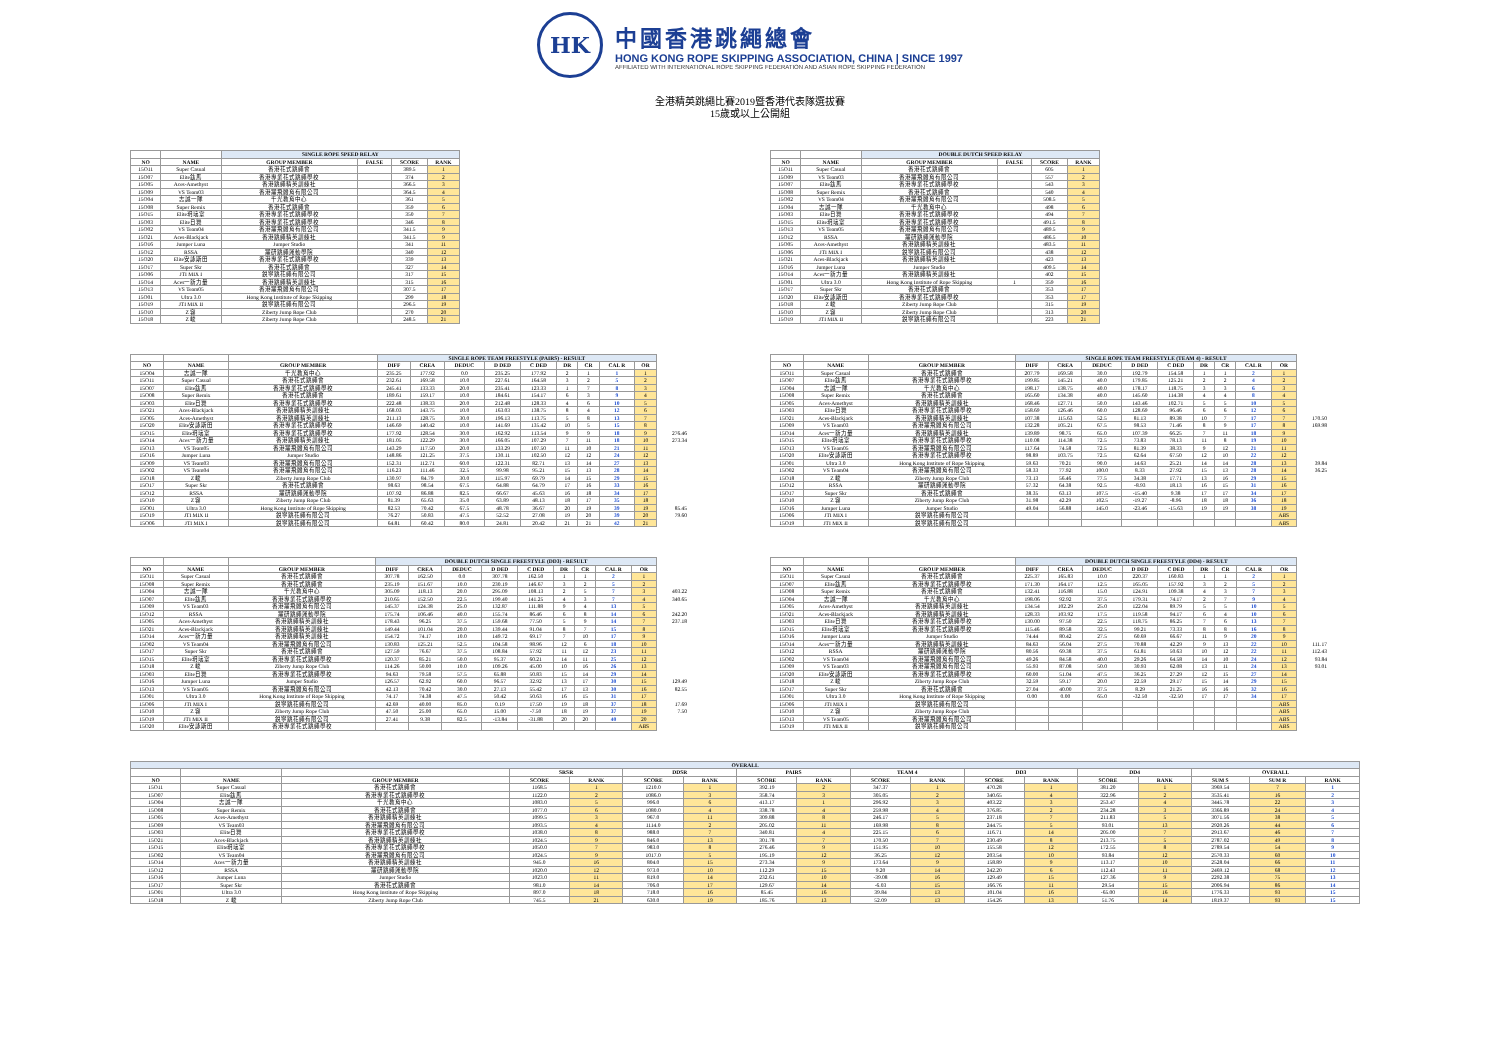HK
中國香港跳繩總會
HONG KONG ROPE SKIPPING ASSOCIATION, CHINA | SINCE 1997
AFFILIATED WITH INTERNATIONAL ROPE SKIPPING FEDERATION AND ASIAN ROPE SKIPPING FEDERATION
全港精英跳繩比賽2019暨香港代表隊選拔賽
15歲或以上公開組
| | | SINGLE ROPE SPEED RELAY | | | |
| NO | NAME | GROUP MEMBER | FALSE | SCORE | RANK |
| 15O11 | Super Casual | 香港花式跳繩會 | | 389.5 | 1 |
| 15O07 | Elite鈦馬 | 香港專業花式跳繩學校 | | 374 | 2 |
| 15O05 | Aces-Amethyst | 香港跳繩精英訓練社 | | 366.5 | 3 |
| 15O09 | VS Team03 | 香港躍飛體育有限公司 | | 364.5 | 4 |
| 15O04 | 志誠一隊 | 千光教育中心 | | 361 | 5 |
| 15O08 | Super Remix | 香港花式跳繩會 | | 359 | 6 |
| 15O15 | Elite玥璃室 | 香港專業花式跳繩學校 | | 350 | 7 |
| 15O03 | Elite日舞 | 香港專業花式跳繩學校 | | 346 | 8 |
| 15O02 | VS Team04 | 香港躍飛體育有限公司 | | 341.5 | 9 |
| 15O21 | Aces-Blackjack | 香港跳繩精英訓練社 | | 341.5 | 9 |
| 15O16 | Jumper Luna | Jumper Studio | | 341 | 11 |
| 15O12 | RSSA | 躍研跳繩運動學院 | | 340 | 12 |
| 15O20 | Elite安詠斯田 | 香港專業花式跳繩學校 | | 339 | 13 |
| 15O17 | Super Skr | 香港花式跳繩會 | | 327 | 14 |
| 15O06 | JTI MIX I | 鋭寧跳花繩有限公司 | | 317 | 15 |
| 15O14 | Aces一新力量 | 香港跳繩精英訓練社 | | 315 | 16 |
| 15O13 | VS Team05 | 香港躍飛體育有限公司 | | 307.5 | 17 |
| 15O01 | Ultra 3.0 | Hong Kong Institute of Rope Skipping | | 299 | 18 |
| 15O19 | JTI MIX II | 鋭寧跳花繩有限公司 | | 296.5 | 19 |
| 15O10 | Z 容 | Ziberty Jump Rope Club | | 270 | 20 |
| 15O18 | Z 峻 | Ziberty Jump Rope Club | | 248.5 | 21 |
| | | DOUBLE DUTCH SPEED RELAY | | | |
| NO | NAME | GROUP MEMBER | FALSE | SCORE | RANK |
| 15O11 | Super Casual | 香港花式跳繩會 | | 605 | 1 |
| 15O09 | VS Team03 | 香港躍飛體育有限公司 | | 557 | 2 |
| 15O07 | Elite鈦馬 | 香港專業花式跳繩學校 | | 543 | 3 |
| 15O08 | Super Remix | 香港花式跳繩會 | | 540 | 4 |
| 15O02 | VS Team04 | 香港躍飛體育有限公司 | | 508.5 | 5 |
| 15O04 | 志誠一隊 | 千光教育中心 | | 498 | 6 |
| 15O03 | Elite日舞 | 香港專業花式跳繩學校 | | 494 | 7 |
| 15O15 | Elite玥璃室 | 香港專業花式跳繩學校 | | 491.5 | 8 |
| 15O13 | VS Team05 | 香港躍飛體育有限公司 | | 489.5 | 9 |
| 15O12 | RSSA | 躍研跳繩運動學院 | | 486.5 | 10 |
| 15O05 | Aces-Amethyst | 香港跳繩精英訓練社 | | 483.5 | 11 |
| 15O06 | JTI MIX I | 鋭寧跳花繩有限公司 | | 438 | 12 |
| 15O21 | Aces-Blackjack | 香港跳繩精英訓練社 | | 423 | 13 |
| 15O16 | Jumper Luna | Jumper Studio | | 409.5 | 14 |
| 15O14 | Aces一新力量 | 香港跳繩精英訓練社 | | 402 | 15 |
| 15O01 | Ultra 3.0 | Hong Kong Institute of Rope Skipping | 1 | 359 | 16 |
| 15O17 | Super Skr | 香港花式跳繩會 | | 353 | 17 |
| 15O20 | Elite安詠斯田 | 香港專業花式跳繩學校 | | 353 | 17 |
| 15O18 | Z 峻 | Ziberty Jump Rope Club | | 315 | 19 |
| 15O10 | Z 容 | Ziberty Jump Rope Club | | 313 | 20 |
| 15O19 | JTI MIX II | 鋭寧跳花繩有限公司 | | 223 | 21 |
| | | | SINGLE ROPE TEAM FREESTYLE (PAIRS) - RESULT | | | | | | | | | |
| NO | NAME | GROUP MEMBER | DIFF | CREA | DEDUC | D DED | C DED | DR | CR | CAL R | OR | |
| 15O04 | 志誠一隊 | 千光教育中心 | 235.25 | 177.92 | 0.0 | 235.25 | 177.92 | 2 | 1 | 1 | 1 | |
| 15O11 | Super Casual | 香港花式跳繩會 | 232.61 | 169.58 | 10.0 | 227.61 | 164.58 | 3 | 2 | 5 | 2 | |
| 15O07 | Elite鈦馬 | 香港專業花式跳繩學校 | 245.41 | 133.33 | 20.0 | 235.41 | 123.33 | 1 | 7 | 8 | 3 | |
| 15O08 | Super Remix | 香港花式跳繩會 | 189.61 | 159.17 | 10.0 | 184.61 | 154.17 | 6 | 3 | 9 | 4 | |
| 15O03 | Elite日舞 | 香港專業花式跳繩學校 | 222.48 | 138.33 | 20.0 | 212.48 | 128.33 | 4 | 6 | 10 | 5 | |
| 15O21 | Aces-Blackjack | 香港跳繩精英訓練社 | 168.03 | 143.75 | 10.0 | 163.03 | 138.75 | 8 | 4 | 12 | 6 | |
| 15O05 | Aces-Amethyst | 香港跳繩精英訓練社 | 211.13 | 128.75 | 30.0 | 196.13 | 113.75 | 5 | 8 | 13 | 7 | |
| 15O20 | Elite安詠斯田 | 香港專業花式跳繩學校 | 146.69 | 140.42 | 10.0 | 141.69 | 135.42 | 10 | 5 | 15 | 8 | |
| 15O15 | Elite玥璃室 | 香港專業花式跳繩學校 | 177.92 | 128.54 | 30.0 | 162.92 | 113.54 | 9 | 9 | 18 | 9 | 276.46 |
| 15O14 | Aces一新力量 | 香港跳繩精英訓練社 | 181.05 | 122.29 | 30.0 | 166.05 | 107.29 | 7 | 11 | 18 | 10 | 273.34 |
| 15O13 | VS Team05 | 香港躍飛體育有限公司 | 143.29 | 117.50 | 20.0 | 133.29 | 107.50 | 11 | 10 | 21 | 11 | |
| 15O16 | Jumper Luna | Jumper Studio | 148.86 | 121.25 | 37.5 | 130.11 | 102.50 | 12 | 12 | 24 | 12 | |
| 15O09 | VS Team03 | 香港躍飛體育有限公司 | 152.31 | 112.71 | 60.0 | 122.31 | 82.71 | 13 | 14 | 27 | 13 | |
| 15O02 | VS Team04 | 香港躍飛體育有限公司 | 116.23 | 111.46 | 32.5 | 99.98 | 95.21 | 15 | 13 | 28 | 14 | |
| 15O18 | Z 峻 | Ziberty Jump Rope Club | 130.97 | 84.79 | 30.0 | 115.97 | 69.79 | 14 | 15 | 29 | 15 | |
| 15O17 | Super Skr | 香港花式跳繩會 | 98.63 | 98.54 | 67.5 | 64.88 | 64.79 | 17 | 16 | 33 | 16 | |
| 15O12 | RSSA | 躍研跳繩運動學院 | 107.92 | 86.88 | 82.5 | 66.67 | 45.63 | 16 | 18 | 34 | 17 | |
| 15O10 | Z 容 | Ziberty Jump Rope Club | 81.39 | 65.63 | 35.0 | 63.89 | 48.13 | 18 | 17 | 35 | 18 | |
| 15O01 | Ultra 3.0 | Hong Kong Institute of Rope Skipping | 82.53 | 70.42 | 67.5 | 48.78 | 36.67 | 20 | 19 | 39 | 19 | 85.45 |
| 15O19 | JTI MIX II | 鋭寧跳花繩有限公司 | 76.27 | 50.83 | 47.5 | 52.52 | 27.08 | 19 | 20 | 39 | 20 | 79.60 |
| 15O06 | JTI MIX I | 鋭寧跳花繩有限公司 | 64.81 | 60.42 | 80.0 | 24.81 | 20.42 | 21 | 21 | 42 | 21 | |
| | | | SINGLE ROPE TEAM FREESTYLE (TEAM 4) - RESULT | | | | | | | | | |
| NO | NAME | GROUP MEMBER | DIFF | CREA | DEDUC | D DED | C DED | DR | CR | CAL R | OR | |
| 15O11 | Super Casual | 香港花式跳繩會 | 207.79 | 169.58 | 30.0 | 192.79 | 154.58 | 1 | 1 | 2 | 1 | |
| 15O07 | Elite鈦馬 | 香港專業花式跳繩學校 | 199.85 | 145.21 | 40.0 | 179.85 | 125.21 | 2 | 2 | 4 | 2 | |
| 15O04 | 志誠一隊 | 千光教育中心 | 198.17 | 138.75 | 40.0 | 178.17 | 118.75 | 3 | 3 | 6 | 3 | |
| 15O08 | Super Remix | 香港花式跳繩會 | 165.60 | 134.38 | 40.0 | 145.60 | 114.38 | 4 | 4 | 8 | 4 | |
| 15O05 | Aces-Amethyst | 香港跳繩精英訓練社 | 168.46 | 127.71 | 50.0 | 143.46 | 102.71 | 5 | 5 | 10 | 5 | |
| 15O03 | Elite日舞 | 香港專業花式跳繩學校 | 158.69 | 126.46 | 60.0 | 128.69 | 96.46 | 6 | 6 | 12 | 6 | |
| 15O21 | Aces-Blackjack | 香港跳繩精英訓練社 | 107.38 | 115.63 | 52.5 | 81.13 | 89.38 | 10 | 7 | 17 | 7 | 170.50 |
| 15O09 | VS Team03 | 香港躍飛體育有限公司 | 132.28 | 105.21 | 67.5 | 98.53 | 71.46 | 8 | 9 | 17 | 8 | 169.98 |
| 15O14 | Aces一新力量 | 香港跳繩精英訓練社 | 139.89 | 98.75 | 65.0 | 107.39 | 66.25 | 7 | 11 | 18 | 9 | |
| 15O15 | Elite玥璃室 | 香港專業花式跳繩學校 | 110.08 | 114.38 | 72.5 | 73.83 | 78.13 | 11 | 8 | 19 | 10 | |
| 15O13 | VS Team05 | 香港躍飛體育有限公司 | 117.64 | 74.58 | 72.5 | 81.39 | 38.33 | 9 | 12 | 21 | 11 | |
| 15O20 | Elite安詠斯田 | 香港專業花式跳繩學校 | 98.89 | 103.75 | 72.5 | 62.64 | 67.50 | 12 | 10 | 22 | 12 | |
| 15O01 | Ultra 3.0 | Hong Kong Institute of Rope Skipping | 59.63 | 70.21 | 90.0 | 14.63 | 25.21 | 14 | 14 | 28 | 13 | 39.84 |
| 15O02 | VS Team04 | 香港躍飛體育有限公司 | 58.33 | 77.92 | 100.0 | 8.33 | 27.92 | 15 | 13 | 28 | 14 | 36.25 |
| 15O18 | Z 峻 | Ziberty Jump Rope Club | 73.13 | 56.46 | 77.5 | 34.38 | 17.71 | 13 | 16 | 29 | 15 | |
| 15O12 | RSSA | 躍研跳繩運動學院 | 57.32 | 64.38 | 92.5 | -8.93 | 18.13 | 16 | 15 | 31 | 16 | |
| 15O17 | Super Skr | 香港花式跳繩會 | 38.35 | 63.13 | 107.5 | -15.40 | 9.38 | 17 | 17 | 34 | 17 | |
| 15O10 | Z 容 | Ziberty Jump Rope Club | 31.98 | 42.29 | 102.5 | -19.27 | -8.96 | 18 | 18 | 36 | 18 | |
| 15O16 | Jumper Luna | Jumper Studio | 49.04 | 56.88 | 145.0 | -23.46 | -15.63 | 19 | 19 | 38 | 19 | |
| 15O06 | JTI MIX I | 鋭寧跳花繩有限公司 | | | | | | | | | ABS | |
| 15O19 | JTI MIX II | 鋭寧跳花繩有限公司 | | | | | | | | | ABS | |
| | | | DOUBLE DUTCH SINGLE FREESTYLE (DD3) - RESULT | | | | | | | | | |
| NO | NAME | GROUP MEMBER | DIFF | CREA | DEDUC | D DED | C DED | DR | CR | CAL R | OR | |
| 15O11 | Super Casual | 香港花式跳繩會 | 307.78 | 162.50 | 0.0 | 307.78 | 162.50 | 1 | 1 | 2 | 1 | |
| 15O08 | Super Remix | 香港花式跳繩會 | 235.19 | 151.67 | 10.0 | 230.19 | 146.67 | 3 | 2 | 5 | 2 | |
| 15O04 | 志誠一隊 | 千光教育中心 | 305.09 | 118.13 | 20.0 | 295.09 | 108.13 | 2 | 5 | 7 | 3 | 403.22 |
| 15O07 | Elite鈦馬 | 香港專業花式跳繩學校 | 210.65 | 152.50 | 22.5 | 199.40 | 141.25 | 4 | 3 | 7 | 4 | 340.65 |
| 15O09 | VS Team03 | 香港躍飛體育有限公司 | 145.37 | 124.38 | 25.0 | 132.87 | 111.88 | 9 | 4 | 13 | 5 | |
| 15O12 | RSSA | 躍研跳繩運動學院 | 175.74 | 106.46 | 40.0 | 155.74 | 86.46 | 6 | 8 | 14 | 6 | 242.20 |
| 15O05 | Aces-Amethyst | 香港跳繩精英訓練社 | 178.43 | 96.25 | 37.5 | 159.68 | 77.50 | 5 | 9 | 14 | 7 | 237.18 |
| 15O21 | Aces-Blackjack | 香港跳繩精英訓練社 | 149.44 | 101.04 | 20.0 | 139.44 | 91.04 | 8 | 7 | 15 | 8 | |
| 15O14 | Aces一新力量 | 香港跳繩精英訓練社 | 154.72 | 74.17 | 10.0 | 149.72 | 69.17 | 7 | 10 | 17 | 9 | |
| 15O02 | VS Team04 | 香港躍飛體育有限公司 | 130.83 | 125.21 | 52.5 | 104.58 | 98.96 | 12 | 6 | 18 | 10 | |
| 15O17 | Super Skr | 香港花式跳繩會 | 127.59 | 76.67 | 37.5 | 108.84 | 57.92 | 11 | 12 | 23 | 11 | |
| 15O15 | Elite玥璃室 | 香港專業花式跳繩學校 | 120.37 | 85.21 | 50.0 | 95.37 | 60.21 | 14 | 11 | 25 | 12 | |
| 15O18 | Z 峻 | Ziberty Jump Rope Club | 114.26 | 50.00 | 10.0 | 109.26 | 45.00 | 10 | 16 | 26 | 13 | |
| 15O03 | Elite日舞 | 香港專業花式跳繩學校 | 94.63 | 79.58 | 57.5 | 65.88 | 50.83 | 15 | 14 | 29 | 14 | |
| 15O16 | Jumper Luna | Jumper Studio | 126.57 | 62.92 | 60.0 | 96.57 | 32.92 | 13 | 17 | 30 | 15 | 129.49 |
| 15O13 | VS Team05 | 香港躍飛體育有限公司 | 42.13 | 70.42 | 30.0 | 27.13 | 55.42 | 17 | 13 | 30 | 16 | 82.55 |
| 15O01 | Ultra 3.0 | Hong Kong Institute of Rope Skipping | 74.17 | 74.38 | 47.5 | 50.42 | 50.63 | 16 | 15 | 31 | 17 | |
| 15O06 | JTI MIX I | 鋭寧跳花繩有限公司 | 42.69 | 40.00 | 85.0 | 0.19 | 17.50 | 19 | 18 | 37 | 18 | 17.69 |
| 15O10 | Z 容 | Ziberty Jump Rope Club | 47.50 | 25.00 | 65.0 | 15.00 | -7.50 | 18 | 19 | 37 | 19 | 7.50 |
| 15O19 | JTI MIX II | 鋭寧跳花繩有限公司 | 27.41 | 9.38 | 82.5 | -13.84 | -31.88 | 20 | 20 | 40 | 20 | |
| 15O20 | Elite安詠斯田 | 香港專業花式跳繩學校 | | | | | | | | | ABS | |
| | | | DOUBLE DUTCH SINGLE FREESTYLE (DD4) - RESULT | | | | | | | | | |
| NO | NAME | GROUP MEMBER | DIFF | CREA | DEDUC | D DED | C DED | DR | CR | CAL R | OR | |
| 15O11 | Super Casual | 香港花式跳繩會 | 225.37 | 165.83 | 10.0 | 220.37 | 160.83 | 1 | 1 | 2 | 1 | |
| 15O07 | Elite鈦馬 | 香港專業花式跳繩學校 | 171.30 | 164.17 | 12.5 | 165.05 | 157.92 | 3 | 2 | 5 | 2 | |
| 15O08 | Super Remix | 香港花式跳繩會 | 132.41 | 116.88 | 15.0 | 124.91 | 109.38 | 4 | 3 | 7 | 3 | |
| 15O04 | 志誠一隊 | 千光教育中心 | 198.06 | 92.92 | 37.5 | 179.31 | 74.17 | 2 | 7 | 9 | 4 | |
| 15O05 | Aces-Amethyst | 香港跳繩精英訓練社 | 134.54 | 102.29 | 25.0 | 122.04 | 89.79 | 5 | 5 | 10 | 5 | |
| 15O21 | Aces-Blackjack | 香港跳繩精英訓練社 | 128.33 | 103.92 | 17.5 | 119.58 | 94.17 | 6 | 4 | 10 | 6 | |
| 15O03 | Elite日舞 | 香港專業花式跳繩學校 | 130.00 | 97.50 | 22.5 | 118.75 | 86.25 | 7 | 6 | 13 | 7 | |
| 15O15 | Elite玥璃室 | 香港專業花式跳繩學校 | 115.46 | 89.58 | 32.5 | 99.21 | 73.33 | 8 | 8 | 16 | 8 | |
| 15O16 | Jumper Luna | Jumper Studio | 74.44 | 80.42 | 27.5 | 60.69 | 66.67 | 11 | 9 | 20 | 9 | |
| 15O14 | Aces一新力量 | 香港跳繩精英訓練社 | 84.63 | 56.04 | 27.5 | 70.88 | 42.29 | 9 | 13 | 22 | 10 | 111.17 |
| 15O12 | RSSA | 躍研跳繩運動學院 | 80.56 | 69.38 | 37.5 | 61.81 | 50.63 | 10 | 12 | 22 | 11 | 112.43 |
| 15O02 | VS Team04 | 香港躍飛體育有限公司 | 49.26 | 84.58 | 40.0 | 29.26 | 64.58 | 14 | 10 | 24 | 12 | 93.84 |
| 15O09 | VS Team03 | 香港躍飛體育有限公司 | 55.93 | 87.08 | 50.0 | 30.93 | 62.08 | 13 | 11 | 24 | 13 | 93.01 |
| 15O20 | Elite安詠斯田 | 香港專業花式跳繩學校 | 60.00 | 51.04 | 47.5 | 36.25 | 27.29 | 12 | 15 | 27 | 14 | |
| 15O18 | Z 峻 | Ziberty Jump Rope Club | 32.59 | 59.17 | 20.0 | 22.59 | 29.17 | 15 | 14 | 29 | 15 | |
| 15O17 | Super Skr | 香港花式跳繩會 | 27.04 | 40.00 | 37.5 | 8.29 | 21.25 | 16 | 16 | 32 | 16 | |
| 15O01 | Ultra 3.0 | Hong Kong Institute of Rope Skipping | 0.00 | 0.00 | 65.0 | -32.50 | -32.50 | 17 | 17 | 34 | 17 | |
| 15O06 | JTI MIX I | 鋭寧跳花繩有限公司 | | | | | | | | | ABS | |
| 15O10 | Z 容 | Ziberty Jump Rope Club | | | | | | | | | ABS | |
| 15O13 | VS Team05 | 香港躍飛體育有限公司 | | | | | | | | | ABS | |
| 15O19 | JTI MIX II | 鋭寧跳花繩有限公司 | | | | | | | | | ABS | |
| OVERALL | | | | | | | | | | | | | | | | | |
| | | | SRSR | | DDSR | | PAIRS | | TEAM 4 | | DD3 | | DD4 | | OVERALL | | |
| NO | NAME | GROUP MEMBER | SCORE | RANK | SCORE | RANK | SCORE | RANK | SCORE | RANK | SCORE | RANK | SCORE | RANK | SUM S | SUM R | RANK |
| 15O11 | Super Casual | 香港花式跳繩會 | 1168.5 | 1 | 1210.0 | 1 | 392.19 | 2 | 347.37 | 1 | 470.28 | 1 | 381.20 | 1 | 3969.54 | 7 | 1 |
| 15O07 | Elite鈦馬 | 香港專業花式跳繩學校 | 1122.0 | 2 | 1086.0 | 3 | 358.74 | 3 | 305.05 | 2 | 340.65 | 4 | 322.96 | 2 | 3535.41 | 16 | 2 |
| 15O04 | 志誠一隊 | 千光教育中心 | 1083.0 | 5 | 996.0 | 6 | 413.17 | 1 | 296.92 | 3 | 403.22 | 3 | 253.47 | 4 | 3445.78 | 22 | 3 |
| 15O08 | Super Remix | 香港花式跳繩會 | 1077.0 | 6 | 1080.0 | 4 | 338.78 | 4 | 259.98 | 4 | 376.85 | 2 | 234.28 | 3 | 3366.89 | 24 | 4 |
| 15O05 | Aces-Amethyst | 香港跳繩精英訓練社 | 1099.5 | 3 | 967.0 | 11 | 309.88 | 8 | 246.17 | 5 | 237.18 | 7 | 211.83 | 5 | 3071.56 | 38 | 5 |
| 15O09 | VS Team03 | 香港躍飛體育有限公司 | 1093.5 | 4 | 1114.0 | 2 | 205.02 | 11 | 169.98 | 8 | 244.75 | 5 | 93.01 | 13 | 2920.26 | 44 | 6 |
| 15O03 | Elite日舞 | 香港專業花式跳繩學校 | 1038.0 | 8 | 988.0 | 7 | 340.81 | 4 | 225.15 | 6 | 116.71 | 14 | 205.00 | 7 | 2913.67 | 46 | 7 |
| 15O21 | Aces-Blackjack | 香港跳繩精英訓練社 | 1024.5 | 9 | 846.0 | 13 | 301.78 | 7 | 170.50 | 7 | 230.49 | 8 | 213.75 | 5 | 2787.02 | 49 | 8 |
| 15O15 | Elite玥璃室 | 香港專業花式跳繩學校 | 1050.0 | 7 | 983.0 | 8 | 276.46 | 9 | 151.95 | 10 | 155.58 | 12 | 172.55 | 8 | 2789.54 | 54 | 9 |
| 15O02 | VS Team04 | 香港躍飛體育有限公司 | 1024.5 | 9 | 1017.0 | 5 | 195.19 | 12 | 36.25 | 12 | 203.54 | 10 | 93.84 | 12 | 2570.33 | 60 | 10 |
| 15O14 | Aces一新力量 | 香港跳繩精英訓練社 | 945.0 | 16 | 804.0 | 15 | 273.34 | 9 | 173.64 | 9 | 158.89 | 9 | 113.17 | 10 | 2528.04 | 66 | 11 |
| 15O12 | RSSA | 躍研跳繩運動學院 | 1020.0 | 12 | 973.0 | 10 | 112.29 | 15 | 9.20 | 14 | 242.20 | 6 | 112.43 | 11 | 2469.12 | 68 | 12 |
| 15O16 | Jumper Luna | Jumper Studio | 1023.0 | 11 | 819.0 | 14 | 232.61 | 10 | -39.08 | 16 | 129.49 | 15 | 127.36 | 9 | 2292.38 | 75 | 13 |
| 15O17 | Super Skr | 香港花式跳繩會 | 981.0 | 14 | 706.0 | 17 | 129.67 | 14 | -6.03 | 15 | 166.76 | 11 | 29.54 | 15 | 2006.94 | 86 | 14 |
| 15O01 | Ultra 3.0 | Hong Kong Institute of Rope Skipping | 897.0 | 18 | 718.0 | 16 | 85.45 | 16 | 39.84 | 13 | 101.04 | 16 | -65.00 | 16 | 1776.33 | 93 | 15 |
| 15O18 | Z 峻 | Ziberty Jump Rope Club | 745.5 | 21 | 630.0 | 19 | 185.76 | 13 | 52.09 | 13 | 154.26 | 13 | 51.76 | 14 | 1819.37 | 93 | 15 |